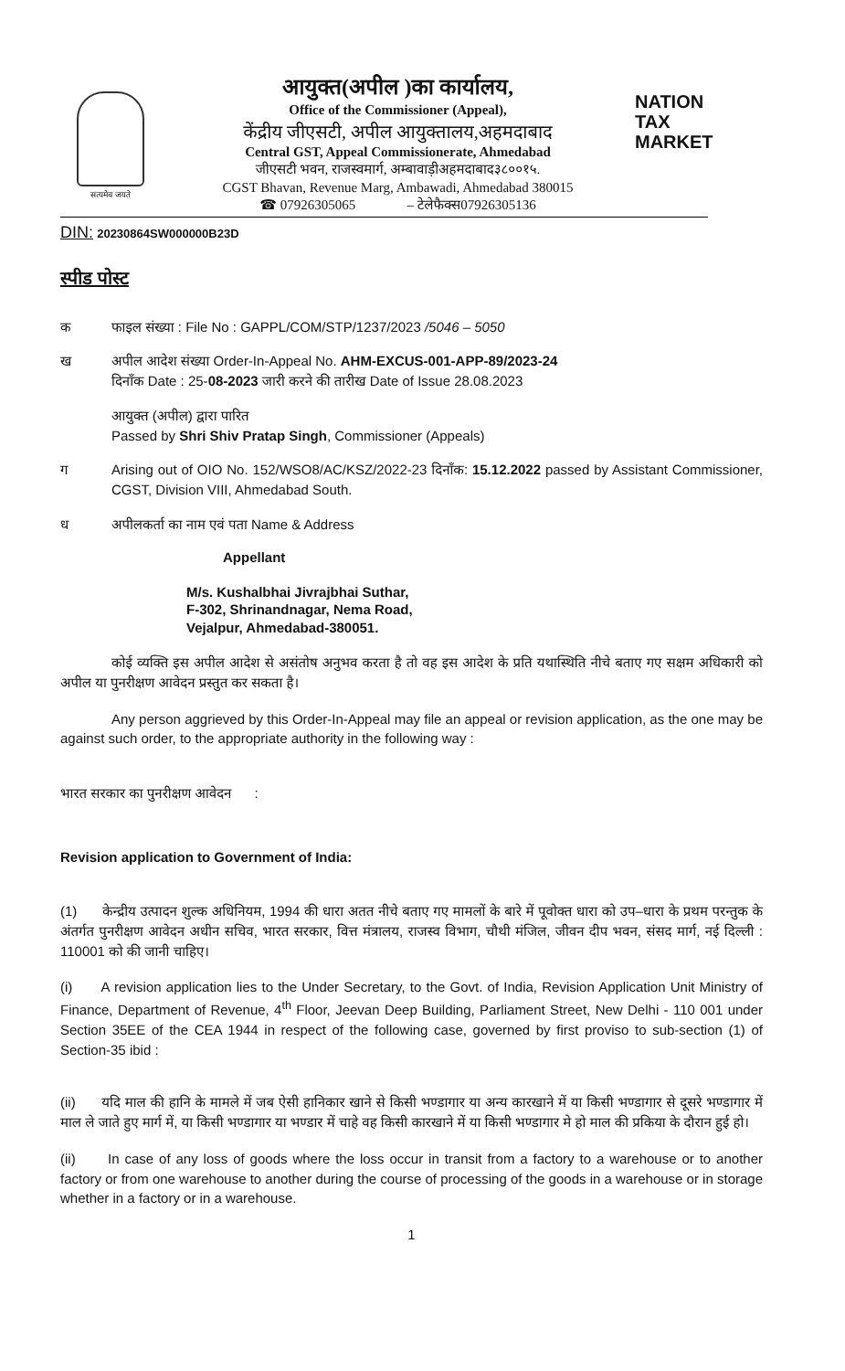सत्यमेव जयते
आयुक्त(अपील )का कार्यालय,
Office of the Commissioner (Appeal),
केंद्रीय जीएसटी, अपील आयुक्तालय,अहमदाबाद
Central GST, Appeal Commissionerate, Ahmedabad
जीएसटी भवन, राजस्वमार्ग, अम्बावाड़ीअहमदाबाद३८००१५.
CGST Bhavan, Revenue Marg, Ambawadi, Ahmedabad 380015
☎ 07926305065 – टेलेफैक्स07926305136
NATION
TAX
MARKET
DIN: 20230864SW000000B23D
स्पीड पोस्ट
क फाइल संख्या : File No : GAPPL/COM/STP/1237/2023 /5046 – 5050
ख अपील आदेश संख्या Order-In-Appeal No. AHM-EXCUS-001-APP-89/2023-24
दिनाँक Date : 25-08-2023 जारी करने की तारीख Date of Issue 28.08.2023
आयुक्त (अपील) द्वारा पारित
Passed by Shri Shiv Pratap Singh, Commissioner (Appeals)
ग Arising out of OIO No. 152/WSO8/AC/KSZ/2022-23 दिनाँक: 15.12.2022 passed by Assistant Commissioner, CGST, Division VIII, Ahmedabad South.
ध अपीलकर्ता का नाम एवं पता Name & Address
Appellant
M/s. Kushalbhai Jivrajbhai Suthar,
F-302, Shrinandnagar, Nema Road,
Vejalpur, Ahmedabad-380051.
कोई व्यक्ति इस अपील आदेश से असंतोष अनुभव करता है तो वह इस आदेश के प्रति यथास्थिति नीचे बताए गए सक्षम अधिकारी को अपील या पुनरीक्षण आवेदन प्रस्तुत कर सकता है।
Any person aggrieved by this Order-In-Appeal may file an appeal or revision application, as the one may be against such order, to the appropriate authority in the following way :
भारत सरकार का पुनरीक्षण आवेदन :
Revision application to Government of India:
(1) केन्द्रीय उत्पादन शुल्क अधिनियम, 1994 की धारा अतत नीचे बताए गए मामलों के बारे में पूवोक्त धारा को उप–धारा के प्रथम परन्तुक के अंतर्गत पुनरीक्षण आवेदन अधीन सचिव, भारत सरकार, वित्त मंत्रालय, राजस्व विभाग, चौथी मंजिल, जीवन दीप भवन, संसद मार्ग, नई दिल्ली : 110001 को की जानी चाहिए।
(i) A revision application lies to the Under Secretary, to the Govt. of India, Revision Application Unit Ministry of Finance, Department of Revenue, 4<sup>th</sup> Floor, Jeevan Deep Building, Parliament Street, New Delhi - 110 001 under Section 35EE of the CEA 1944 in respect of the following case, governed by first proviso to sub-section (1) of Section-35 ibid :
(ii) यदि माल की हानि के मामले में जब ऐसी हानिकार खाने से किसी भण्डागार या अन्य कारखाने में या किसी भण्डागार से दूसरे भण्डागार में माल ले जाते हुए मार्ग में, या किसी भण्डागार या भण्डार में चाहे वह किसी कारखाने में या किसी भण्डागार मे हो माल की प्रकिया के दौरान हुई हो।
(ii) In case of any loss of goods where the loss occur in transit from a factory to a warehouse or to another factory or from one warehouse to another during the course of processing of the goods in a warehouse or in storage whether in a factory or in a warehouse.
1